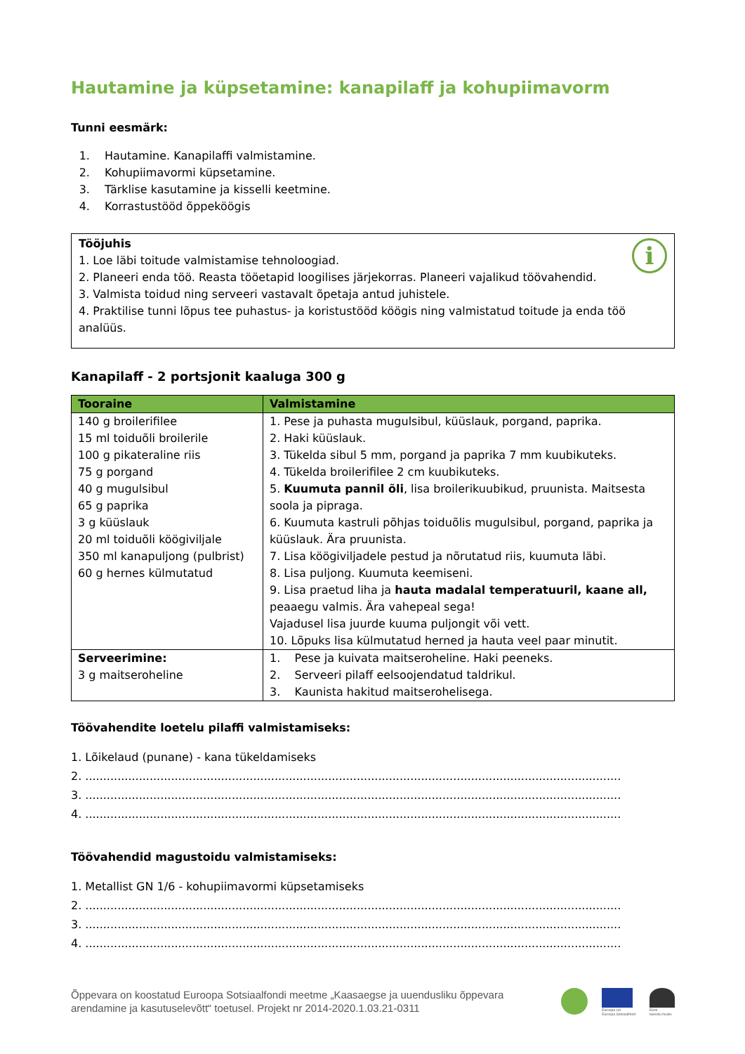Hautamine ja küpsetamine: kanapilaff ja kohupiimavorm
Tunni eesmärk:
1. Hautamine. Kanapilaffi valmistamine.
2. Kohupiimavormi küpsetamine.
3. Tärklise kasutamine ja kisselli keetmine.
4. Korrastustööd õppeköögis
i
Tööjuhis
1. Loe läbi toitude valmistamise tehnoloogiad.
2. Planeeri enda töö. Reasta tööetapid loogilises järjekorras. Planeeri vajalikud töövahendid.
3. Valmista toidud ning serveeri vastavalt õpetaja antud juhistele.
4. Praktilise tunni lõpus tee puhastus- ja koristustööd köögis ning valmistatud toitude ja enda töö analüüs.
Kanapilaff - 2 portsjonit kaaluga 300 g
| Tooraine | Valmistamine |
| --- | --- |
| 140 g broilerifilee 15 ml toiduõli broilerile 100 g pikateraline riis 75 g porgand 40 g mugulsibul 65 g paprika 3 g küüslauk 20 ml toiduõli köögiviljale 350 ml kanapuljong (pulbrist) 60 g hernes külmutatud | 1. Pese ja puhasta mugulsibul, küüslauk, porgand, paprika. 2. Haki küüslauk. 3. Tükelda sibul 5 mm, porgand ja paprika 7 mm kuubikuteks. 4. Tükelda broilerifilee 2 cm kuubikuteks. 5. Kuumuta pannil õli , lisa broilerikuubikud, pruunista. Maitsesta soola ja pipraga. 6. Kuumuta kastruli põhjas toiduõlis mugulsibul, porgand, paprika ja küüslauk. Ära pruunista. 7. Lisa köögiviljadele pestud ja nõrutatud riis, kuumuta läbi. 8. Lisa puljong. Kuumuta keemiseni. 9. Lisa praetud liha ja hauta madalal temperatuuril, kaane all, peaaegu valmis. Ära vahepeal sega! Vajadusel lisa juurde kuuma puljongit või vett. 10. Lõpuks lisa külmutatud herned ja hauta veel paar minutit. |
| Serveerimine: 3 g maitseroheline | 1. Pese ja kuivata maitseroheline. Haki peeneks. 2. Serveeri pilaff eelsoojendatud taldrikul. 3. Kaunista hakitud maitserohelisega. |
Töövahendite loetelu pilaffi valmistamiseks:
1. Lõikelaud (punane) - kana tükeldamiseks
2. ......................................................................................................................................................
3. ......................................................................................................................................................
4. ......................................................................................................................................................
Töövahendid magustoidu valmistamiseks:
1. Metallist GN 1/6 - kohupiimavormi küpsetamiseks
2. ......................................................................................................................................................
3. ......................................................................................................................................................
4. ......................................................................................................................................................
Õppevara on koostatud Euroopa Sotsiaalfondi meetme „Kaasaegse ja uuendusliku õppevara
arendamine ja kasutuselevõtt“ toetusel. Projekt nr 2014-2020.1.03.21-0311
Euroopa Liit
Euroopa Sotsiaalfond
Eesti
tuleviku heaks